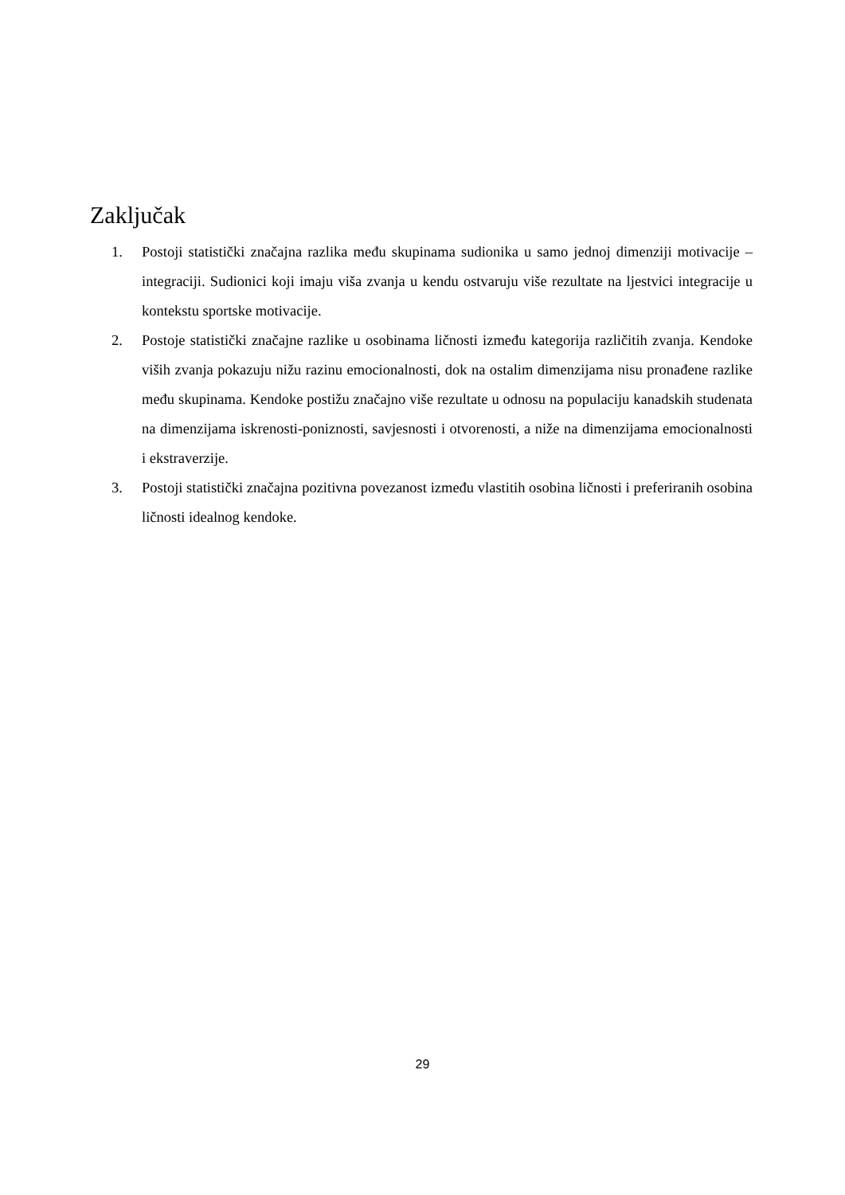Zaključak
1. Postoji statistički značajna razlika među skupinama sudionika u samo jednoj dimenziji motivacije – integraciji. Sudionici koji imaju viša zvanja u kendu ostvaruju više rezultate na ljestvici integracije u kontekstu sportske motivacije.
2. Postoje statistički značajne razlike u osobinama ličnosti između kategorija različitih zvanja. Kendoke viših zvanja pokazuju nižu razinu emocionalnosti, dok na ostalim dimenzijama nisu pronađene razlike među skupinama. Kendoke postižu značajno više rezultate u odnosu na populaciju kanadskih studenata na dimenzijama iskrenosti-poniznosti, savjesnosti i otvorenosti, a niže na dimenzijama emocionalnosti i ekstraverzije.
3. Postoji statistički značajna pozitivna povezanost između vlastitih osobina ličnosti i preferiranih osobina ličnosti idealnog kendoke.
29